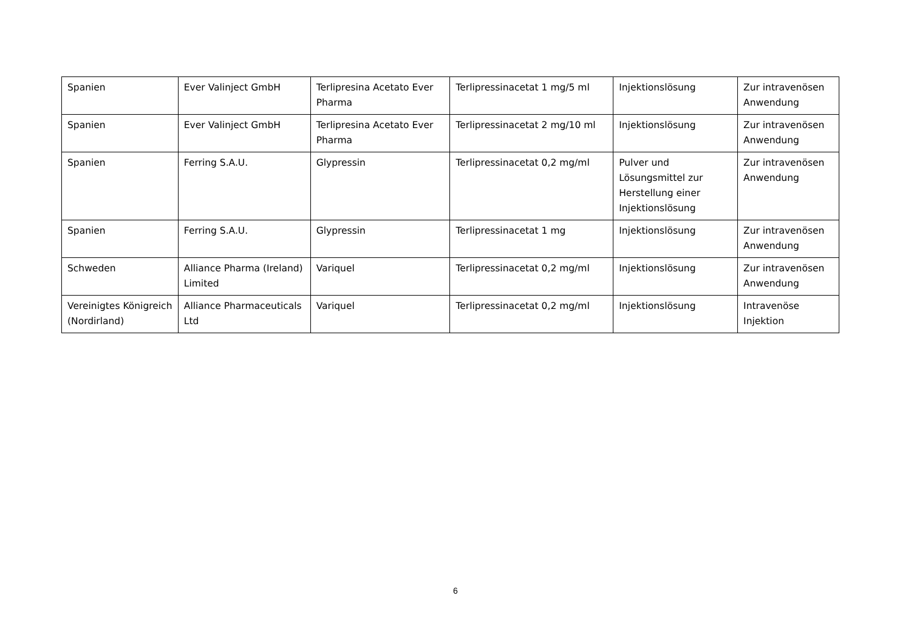| Spanien | Ever Valinject GmbH | Terlipresina Acetato Ever Pharma | Terlipressinacetat 1 mg/5 ml | Injektionslösung | Zur intravenösen Anwendung |
| Spanien | Ever Valinject GmbH | Terlipresina Acetato Ever Pharma | Terlipressinacetat 2 mg/10 ml | Injektionslösung | Zur intravenösen Anwendung |
| Spanien | Ferring S.A.U. | Glypressin | Terlipressinacetat 0,2 mg/ml | Pulver und Lösungsmittel zur Herstellung einer Injektionslösung | Zur intravenösen Anwendung |
| Spanien | Ferring S.A.U. | Glypressin | Terlipressinacetat 1 mg | Injektionslösung | Zur intravenösen Anwendung |
| Schweden | Alliance Pharma (Ireland) Limited | Variquel | Terlipressinacetat 0,2 mg/ml | Injektionslösung | Zur intravenösen Anwendung |
| Vereinigtes Königreich (Nordirland) | Alliance Pharmaceuticals Ltd | Variquel | Terlipressinacetat 0,2 mg/ml | Injektionslösung | Intravenöse Injektion |
6